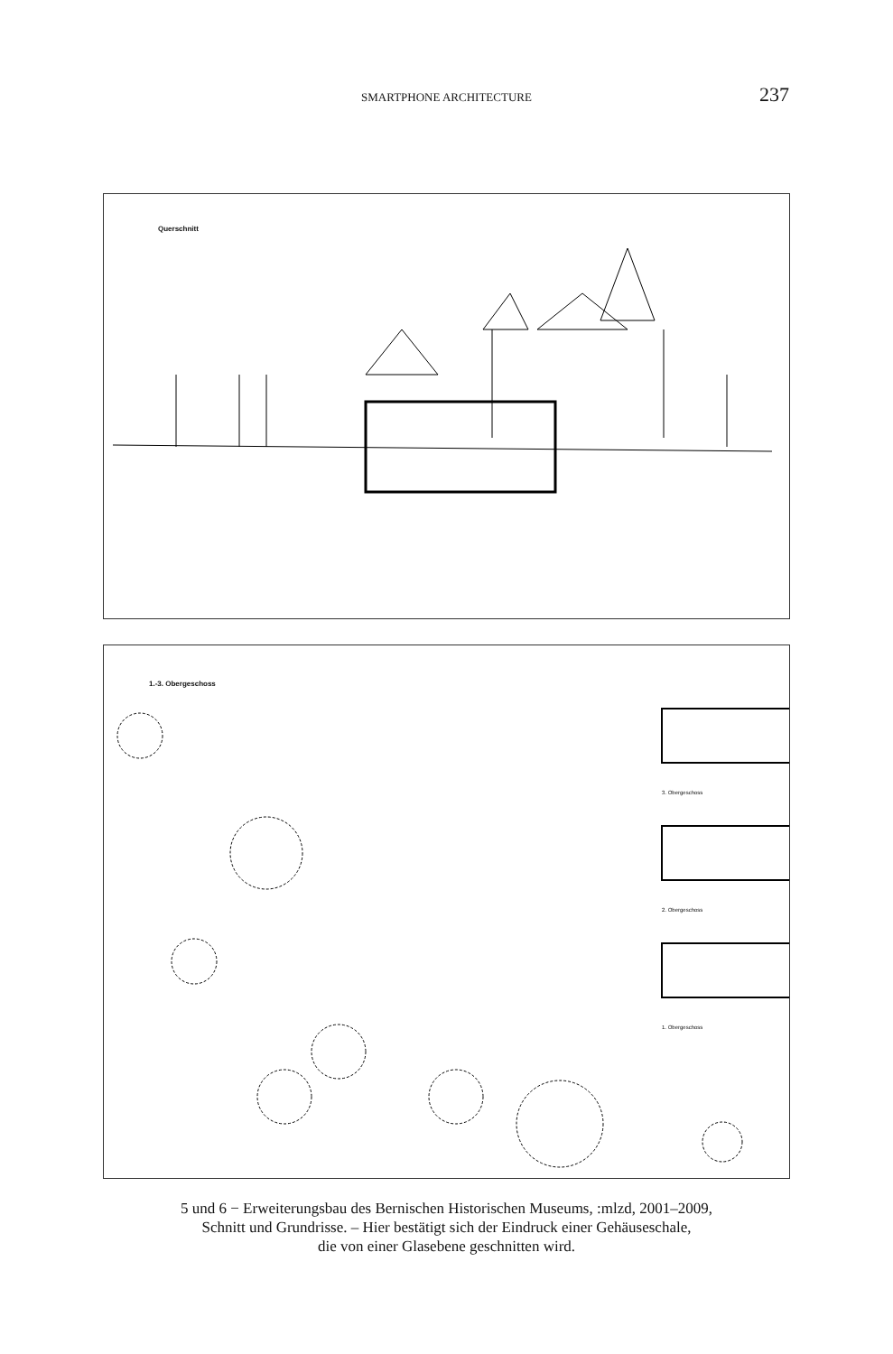SMARTPHONE ARCHITECTURE 237
Querschnitt
1.-3. Obergeschoss
3. Obergeschoss
2. Obergeschoss
1. Obergeschoss
5 und 6 − Erweiterungsbau des Bernischen Historischen Museums, :mlzd, 2001–2009,
Schnitt und Grundrisse. – Hier bestätigt sich der Eindruck einer Gehäuseschale,
die von einer Glasebene geschnitten wird.